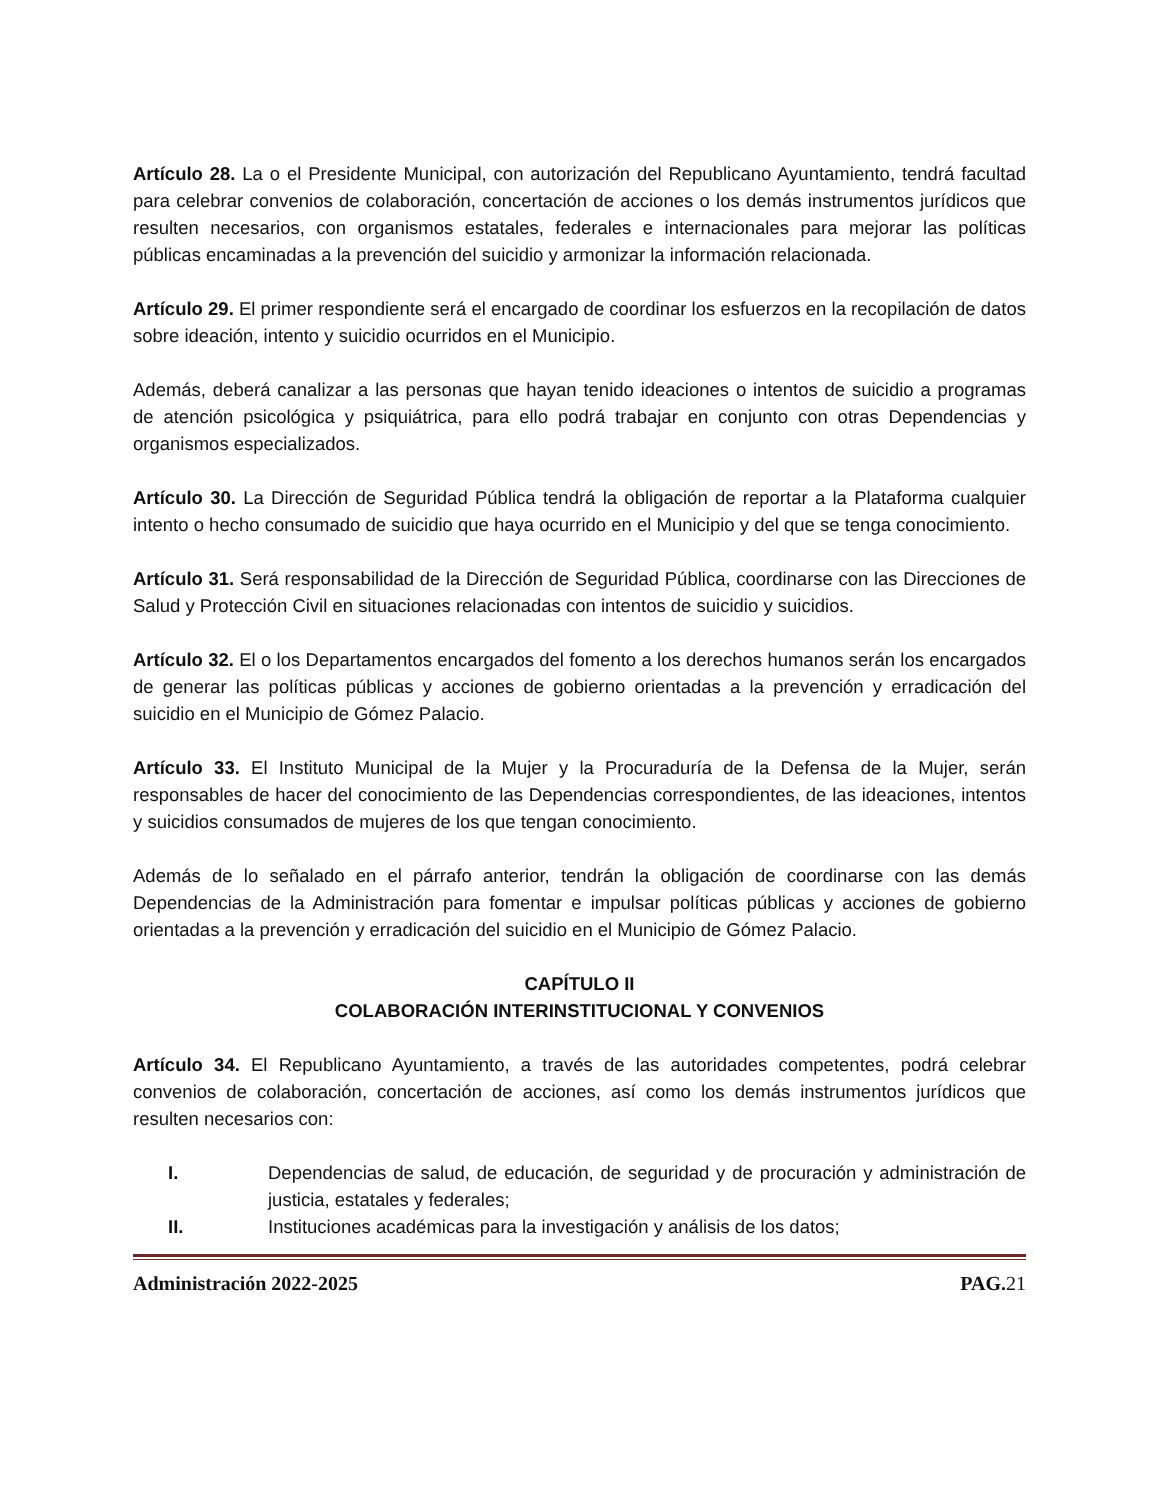Artículo 28. La o el Presidente Municipal, con autorización del Republicano Ayuntamiento, tendrá facultad para celebrar convenios de colaboración, concertación de acciones o los demás instrumentos jurídicos que resulten necesarios, con organismos estatales, federales e internacionales para mejorar las políticas públicas encaminadas a la prevención del suicidio y armonizar la información relacionada.
Artículo 29. El primer respondiente será el encargado de coordinar los esfuerzos en la recopilación de datos sobre ideación, intento y suicidio ocurridos en el Municipio.
Además, deberá canalizar a las personas que hayan tenido ideaciones o intentos de suicidio a programas de atención psicológica y psiquiátrica, para ello podrá trabajar en conjunto con otras Dependencias y organismos especializados.
Artículo 30. La Dirección de Seguridad Pública tendrá la obligación de reportar a la Plataforma cualquier intento o hecho consumado de suicidio que haya ocurrido en el Municipio y del que se tenga conocimiento.
Artículo 31. Será responsabilidad de la Dirección de Seguridad Pública, coordinarse con las Direcciones de Salud y Protección Civil en situaciones relacionadas con intentos de suicidio y suicidios.
Artículo 32. El o los Departamentos encargados del fomento a los derechos humanos serán los encargados de generar las políticas públicas y acciones de gobierno orientadas a la prevención y erradicación del suicidio en el Municipio de Gómez Palacio.
Artículo 33. El Instituto Municipal de la Mujer y la Procuraduría de la Defensa de la Mujer, serán responsables de hacer del conocimiento de las Dependencias correspondientes, de las ideaciones, intentos y suicidios consumados de mujeres de los que tengan conocimiento.
Además de lo señalado en el párrafo anterior, tendrán la obligación de coordinarse con las demás Dependencias de la Administración para fomentar e impulsar políticas públicas y acciones de gobierno orientadas a la prevención y erradicación del suicidio en el Municipio de Gómez Palacio.
CAPÍTULO II
COLABORACIÓN INTERINSTITUCIONAL Y CONVENIOS
Artículo 34. El Republicano Ayuntamiento, a través de las autoridades competentes, podrá celebrar convenios de colaboración, concertación de acciones, así como los demás instrumentos jurídicos que resulten necesarios con:
I. Dependencias de salud, de educación, de seguridad y de procuración y administración de justicia, estatales y federales;
II. Instituciones académicas para la investigación y análisis de los datos;
Administración 2022-2025 PAG. 21